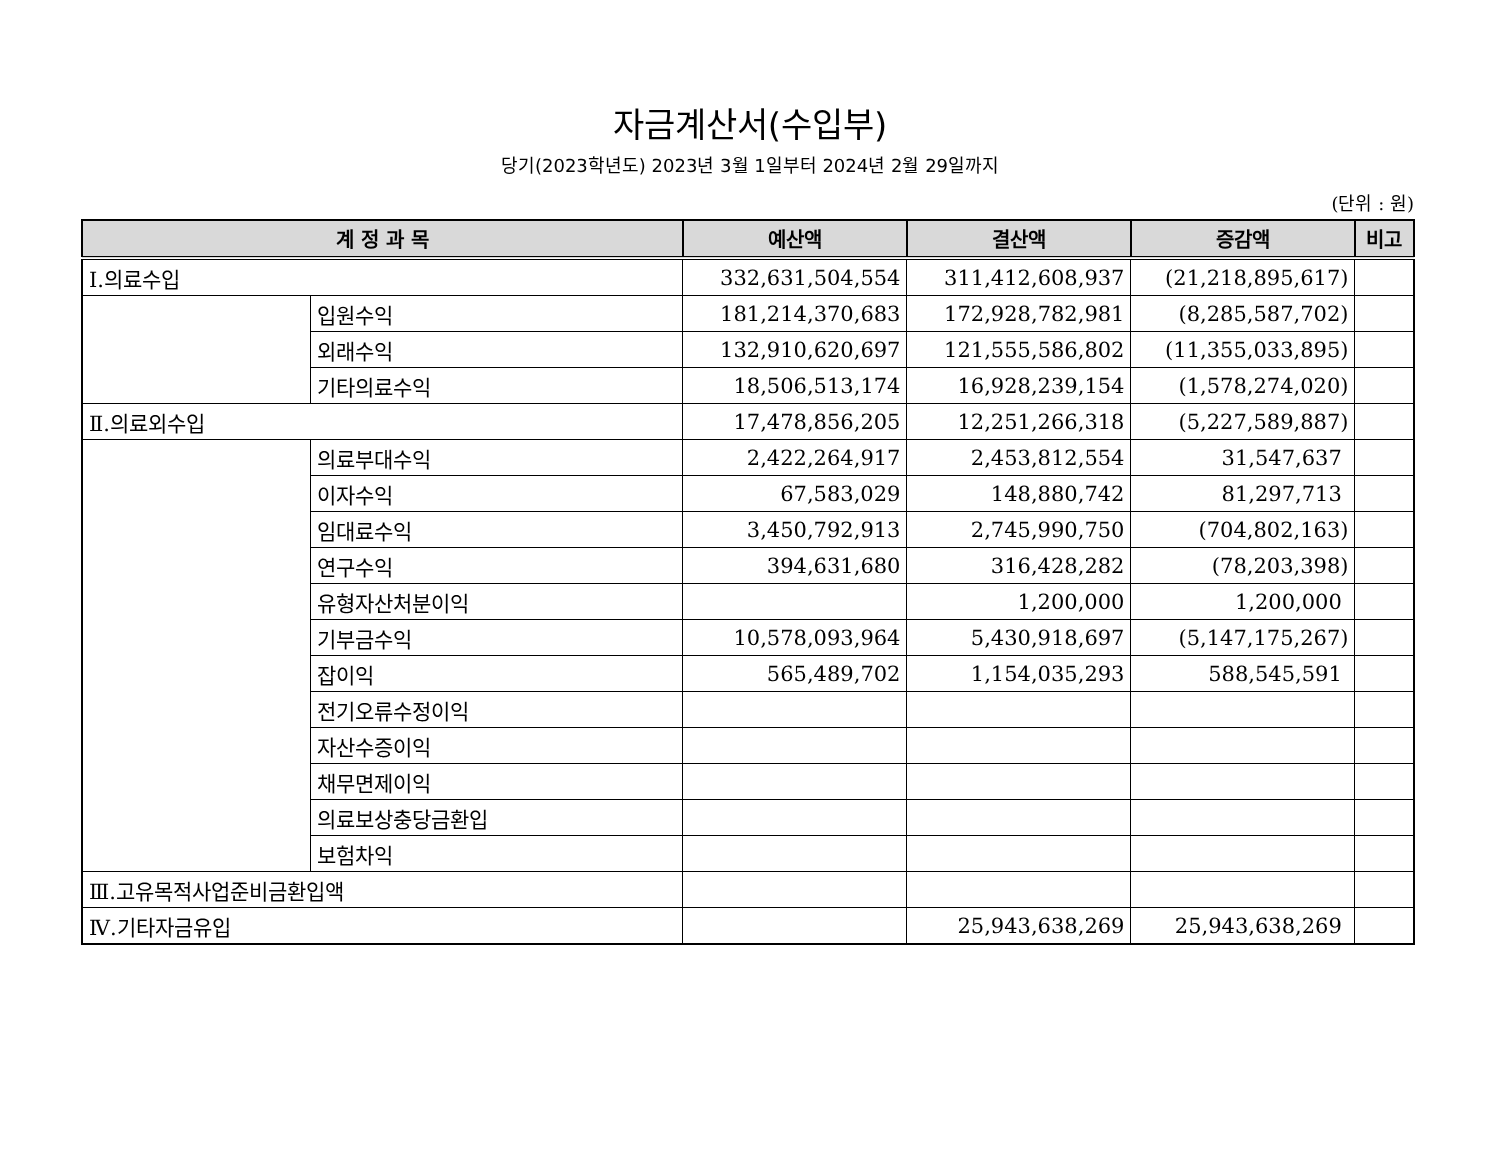자금계산서(수입부)
당기(2023학년도) 2023년 3월 1일부터 2024년 2월 29일까지
(단위 : 원)
| 계 정 과 목 | | 예산액 | 결산액 | 증감액 | 비고 |
| --- | --- | --- | --- | --- | --- |
| Ⅰ.의료수입 | | 332,631,504,554 | 311,412,608,937 | (21,218,895,617) | |
| | 입원수익 | 181,214,370,683 | 172,928,782,981 | (8,285,587,702) | |
| | 외래수익 | 132,910,620,697 | 121,555,586,802 | (11,355,033,895) | |
| | 기타의료수익 | 18,506,513,174 | 16,928,239,154 | (1,578,274,020) | |
| Ⅱ.의료외수입 | | 17,478,856,205 | 12,251,266,318 | (5,227,589,887) | |
| | 의료부대수익 | 2,422,264,917 | 2,453,812,554 | 31,547,637 | |
| | 이자수익 | 67,583,029 | 148,880,742 | 81,297,713 | |
| | 임대료수익 | 3,450,792,913 | 2,745,990,750 | (704,802,163) | |
| | 연구수익 | 394,631,680 | 316,428,282 | (78,203,398) | |
| | 유형자산처분이익 | | 1,200,000 | 1,200,000 | |
| | 기부금수익 | 10,578,093,964 | 5,430,918,697 | (5,147,175,267) | |
| | 잡이익 | 565,489,702 | 1,154,035,293 | 588,545,591 | |
| | 전기오류수정이익 | | | | |
| | 자산수증이익 | | | | |
| | 채무면제이익 | | | | |
| | 의료보상충당금환입 | | | | |
| | 보험차익 | | | | |
| Ⅲ.고유목적사업준비금환입액 | | | | | |
| Ⅳ.기타자금유입 | | | 25,943,638,269 | 25,943,638,269 | |